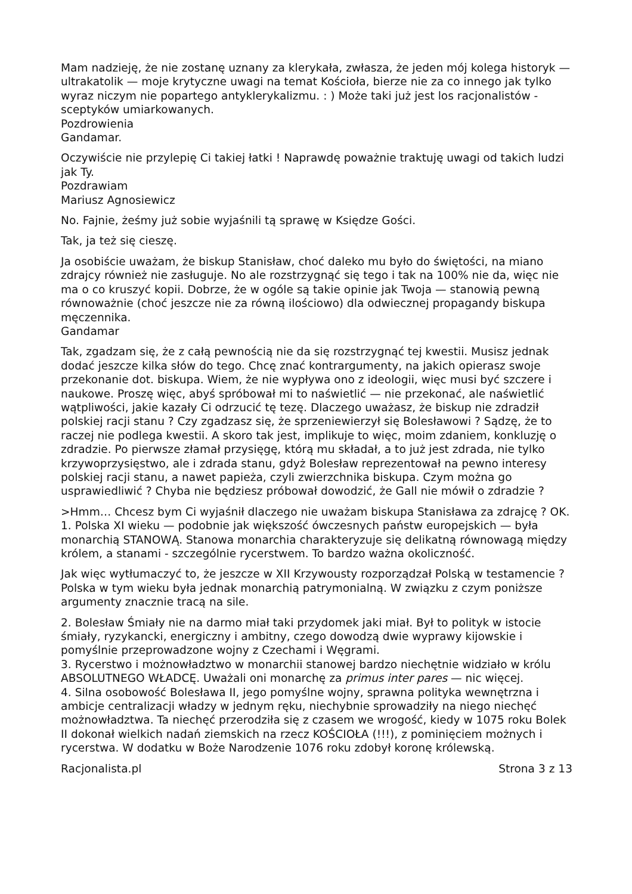Mam nadzieję, że nie zostanę uznany za klerykała, zwłasza, że jeden mój kolega historyk — ultrakatolik — moje krytyczne uwagi na temat Kościoła, bierze nie za co innego jak tylko wyraz niczym nie popartego antyklerykalizmu. : ) Może taki już jest los racjonalistów - sceptyków umiarkowanych.
Pozdrowienia
Gandamar.
Oczywiście nie przylepię Ci takiej łatki ! Naprawdę poważnie traktuję uwagi od takich ludzi jak Ty.
Pozdrawiam
Mariusz Agnosiewicz
No. Fajnie, żeśmy już sobie wyjaśnili tą sprawę w Księdze Gości.
Tak, ja też się cieszę.
Ja osobiście uważam, że biskup Stanisław, choć daleko mu było do świętości, na miano zdrajcy również nie zasługuje. No ale rozstrzygnąć się tego i tak na 100% nie da, więc nie ma o co kruszyć kopii. Dobrze, że w ogóle są takie opinie jak Twoja — stanowią pewną równoważnie (choć jeszcze nie za równą ilościowo) dla odwiecznej propagandy biskupa męczennika.
Gandamar
Tak, zgadzam się, że z całą pewnością nie da się rozstrzygnąć tej kwestii. Musisz jednak dodać jeszcze kilka słów do tego. Chcę znać kontrargumenty, na jakich opierasz swoje przekonanie dot. biskupa. Wiem, że nie wypływa ono z ideologii, więc musi być szczere i naukowe. Proszę więc, abyś spróbował mi to naświetlić — nie przekonać, ale naświetlić wątpliwości, jakie kazały Ci odrzucić tę tezę. Dlaczego uważasz, że biskup nie zdradził polskiej racji stanu ? Czy zgadzasz się, że sprzeniewierzył się Bolesławowi ? Sądzę, że to raczej nie podlega kwestii. A skoro tak jest, implikuje to więc, moim zdaniem, konkluzję o zdradzie. Po pierwsze złamał przysięgę, którą mu składał, a to już jest zdrada, nie tylko krzywoprzysięstwo, ale i zdrada stanu, gdyż Bolesław reprezentował na pewno interesy polskiej racji stanu, a nawet papieża, czyli zwierzchnika biskupa. Czym można go usprawiedliwić ? Chyba nie będziesz próbował dowodzić, że Gall nie mówił o zdradzie ?
>Hmm… Chcesz bym Ci wyjaśnił dlaczego nie uważam biskupa Stanisława za zdrajcę ? OK.
1. Polska XI wieku — podobnie jak większość ówczesnych państw europejskich — była monarchią STANOWĄ. Stanowa monarchia charakteryzuje się delikatną równowagą między królem, a stanami - szczególnie rycerstwem. To bardzo ważna okoliczność.
Jak więc wytłumaczyć to, że jeszcze w XII Krzywousty rozporządzał Polską w testamencie ? Polska w tym wieku była jednak monarchią patrymonialną. W związku z czym poniższe argumenty znacznie tracą na sile.
2. Bolesław Śmiały nie na darmo miał taki przydomek jaki miał. Był to polityk w istocie śmiały, ryzykancki, energiczny i ambitny, czego dowodzą dwie wyprawy kijowskie i pomyślnie przeprowadzone wojny z Czechami i Węgrami.
3. Rycerstwo i możnowładztwo w monarchii stanowej bardzo niechętnie widziało w królu ABSOLUTNEGO WŁADCĘ. Uważali oni monarchę za primus inter pares — nic więcej.
4. Silna osobowość Bolesława II, jego pomyślne wojny, sprawna polityka wewnętrzna i ambicje centralizacji władzy w jednym ręku, niechybnie sprowadziły na niego niechęć możnowładztwa. Ta niechęć przerodziła się z czasem we wrogość, kiedy w 1075 roku Bolek II dokonał wielkich nadań ziemskich na rzecz KOŚCIOŁA (!!!), z pominięciem możnych i rycerstwa. W dodatku w Boże Narodzenie 1076 roku zdobył koronę królewską.
Racjonalista.pl Strona 3 z 13